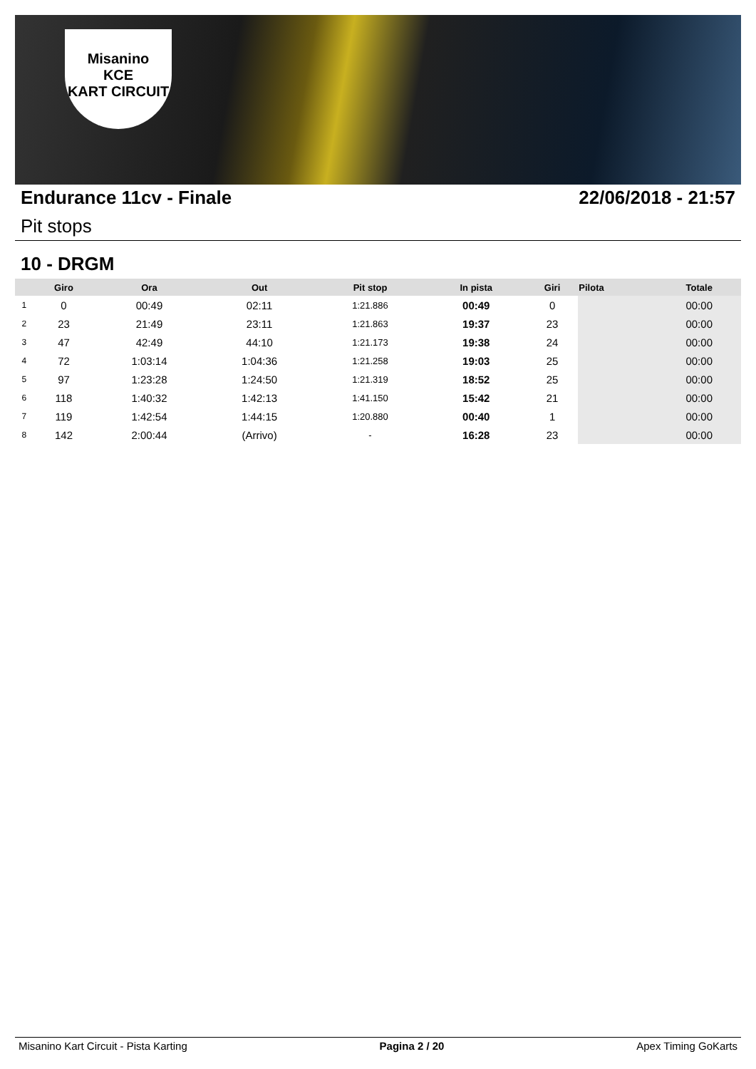Misanino
KCE
KART CIRCUIT
Endurance 11cv - Finale 22/06/2018 - 21:57
Pit stops
10 - DRGM
| | Giro | Ora | Out | Pit stop | In pista | Giri | Pilota | Totale |
| --- | --- | --- | --- | --- | --- | --- | --- | --- |
| 1 | 0 | 00:49 | 02:11 | 1:21.886 | 00:49 | 0 | | 00:00 |
| 2 | 23 | 21:49 | 23:11 | 1:21.863 | 19:37 | 23 | | 00:00 |
| 3 | 47 | 42:49 | 44:10 | 1:21.173 | 19:38 | 24 | | 00:00 |
| 4 | 72 | 1:03:14 | 1:04:36 | 1:21.258 | 19:03 | 25 | | 00:00 |
| 5 | 97 | 1:23:28 | 1:24:50 | 1:21.319 | 18:52 | 25 | | 00:00 |
| 6 | 118 | 1:40:32 | 1:42:13 | 1:41.150 | 15:42 | 21 | | 00:00 |
| 7 | 119 | 1:42:54 | 1:44:15 | 1:20.880 | 00:40 | 1 | | 00:00 |
| 8 | 142 | 2:00:44 | (Arrivo) | - | 16:28 | 23 | | 00:00 |
Misanino Kart Circuit - Pista Karting Pagina 2 / 20 Apex Timing GoKarts